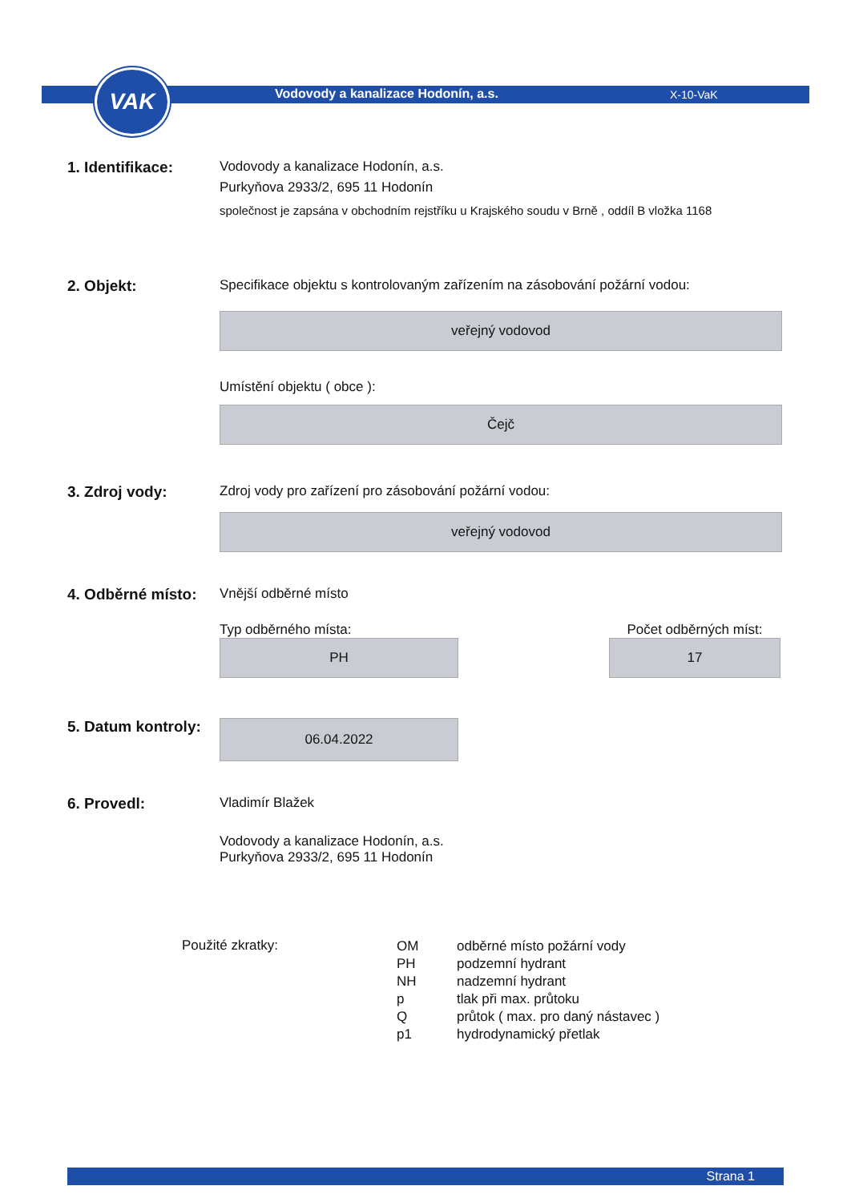VAK
Vodovody a kanalizace Hodonín, a.s. X-10-VaK
1. Identifikace: Vodovody a kanalizace Hodonín, a.s.
Purkyňova 2933/2, 695 11 Hodonín
společnost je zapsána v obchodním rejstříku u Krajského soudu v Brně , oddíl B vložka 1168
2. Objekt: Specifikace objektu s kontrolovaným zařízením na zásobování požární vodou:
veřejný vodovod
Umístění objektu ( obce ):
Čejč
3. Zdroj vody: Zdroj vody pro zařízení pro zásobování požární vodou:
veřejný vodovod
4. Odběrné místo:
Vnější odběrné místo
Typ odběrného místa:
PH
Počet odběrných míst:
17
5. Datum kontroly:
06.04.2022
6. Provedl: Vladimír Blažek
Vodovody a kanalizace Hodonín, a.s.
Purkyňova 2933/2, 695 11 Hodonín
Použité zkratky:
| OM | odběrné místo požární vody |
| PH | podzemní hydrant |
| NH | nadzemní hydrant |
| p | tlak při max. průtoku |
| Q | průtok ( max. pro daný nástavec ) |
| p1 | hydrodynamický přetlak |
Strana 1